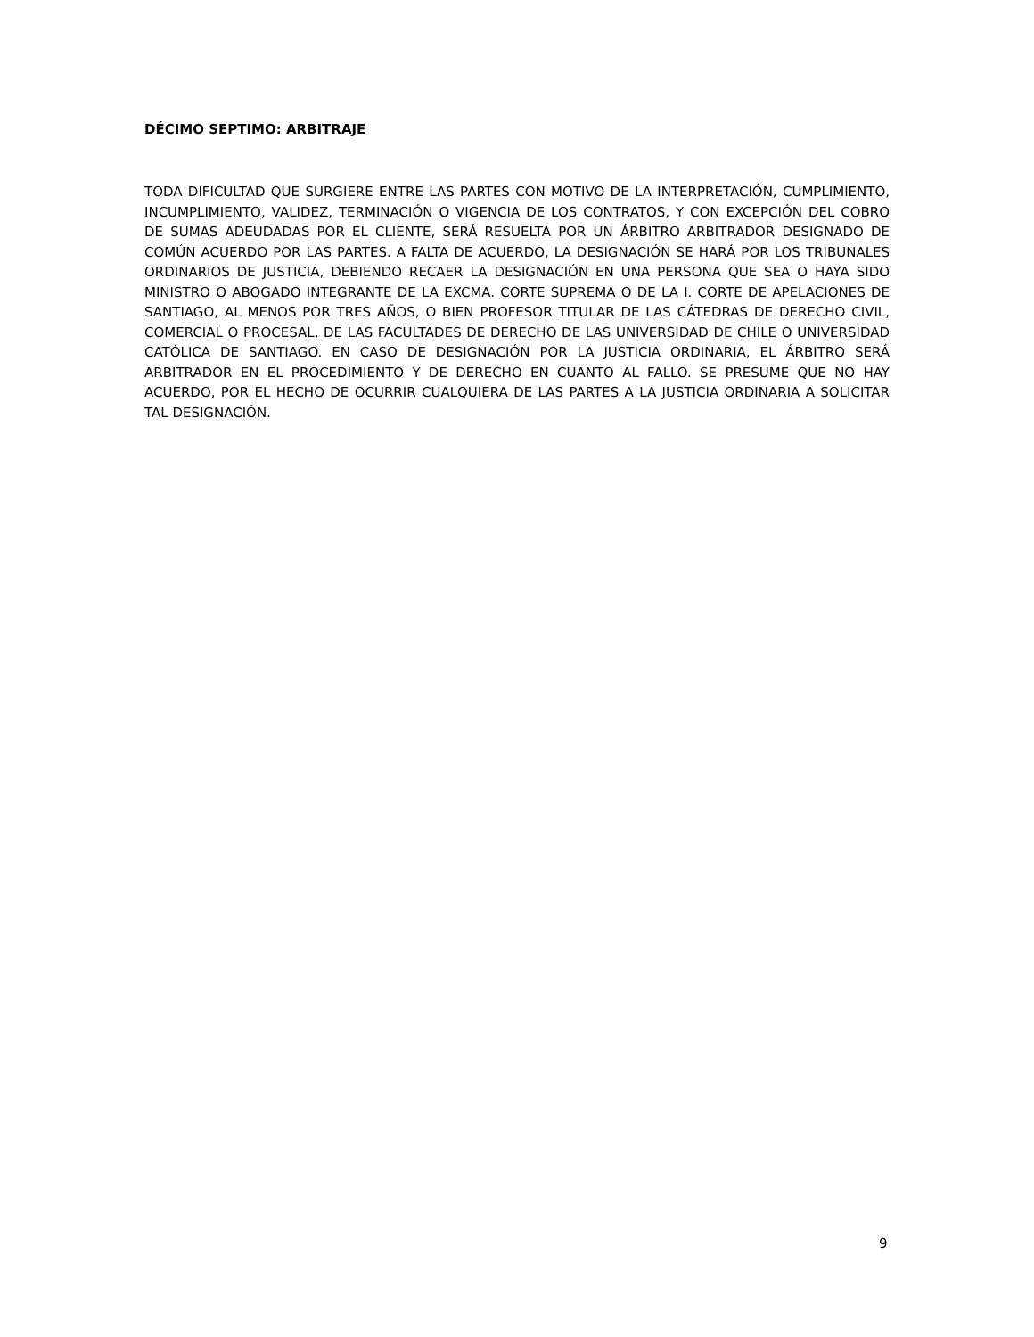DÉCIMO SEPTIMO: ARBITRAJE
TODA DIFICULTAD QUE SURGIERE ENTRE LAS PARTES CON MOTIVO DE LA INTERPRETACIÓN, CUMPLIMIENTO, INCUMPLIMIENTO, VALIDEZ, TERMINACIÓN O VIGENCIA DE LOS CONTRATOS, Y CON EXCEPCIÓN DEL COBRO DE SUMAS ADEUDADAS POR EL CLIENTE, SERÁ RESUELTA POR UN ÁRBITRO ARBITRADOR DESIGNADO DE COMÚN ACUERDO POR LAS PARTES. A FALTA DE ACUERDO, LA DESIGNACIÓN SE HARÁ POR LOS TRIBUNALES ORDINARIOS DE JUSTICIA, DEBIENDO RECAER LA DESIGNACIÓN EN UNA PERSONA QUE SEA O HAYA SIDO MINISTRO O ABOGADO INTEGRANTE DE LA EXCMA. CORTE SUPREMA O DE LA I. CORTE DE APELACIONES DE SANTIAGO, AL MENOS POR TRES AÑOS, O BIEN PROFESOR TITULAR DE LAS CÁTEDRAS DE DERECHO CIVIL, COMERCIAL O PROCESAL, DE LAS FACULTADES DE DERECHO DE LAS UNIVERSIDAD DE CHILE O UNIVERSIDAD CATÓLICA DE SANTIAGO. EN CASO DE DESIGNACIÓN POR LA JUSTICIA ORDINARIA, EL ÁRBITRO SERÁ ARBITRADOR EN EL PROCEDIMIENTO Y DE DERECHO EN CUANTO AL FALLO. SE PRESUME QUE NO HAY ACUERDO, POR EL HECHO DE OCURRIR CUALQUIERA DE LAS PARTES A LA JUSTICIA ORDINARIA A SOLICITAR TAL DESIGNACIÓN.
9